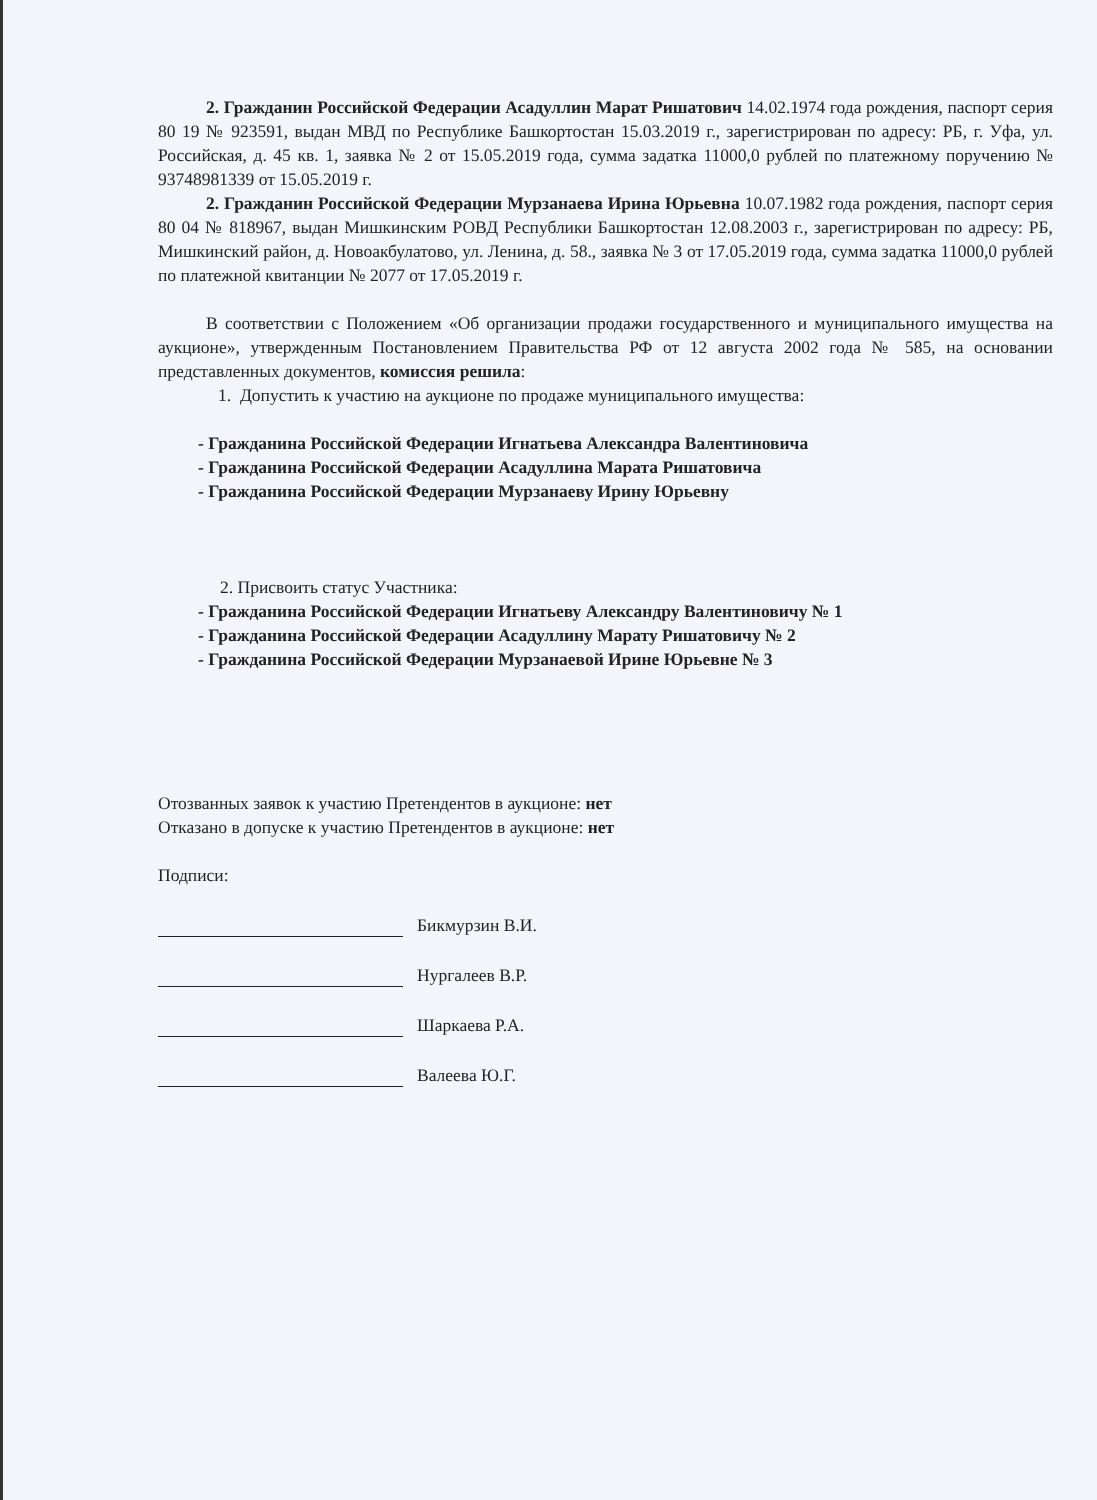2. Гражданин Российской Федерации Асадуллин Марат Ришатович 14.02.1974 года рождения, паспорт серия 80 19 № 923591, выдан МВД по Республике Башкортостан 15.03.2019 г., зарегистрирован по адресу: РБ, г. Уфа, ул. Российская, д. 45 кв. 1, заявка № 2 от 15.05.2019 года, сумма задатка 11000,0 рублей по платежному поручению № 93748981339 от 15.05.2019 г.
2. Гражданин Российской Федерации Мурзанаева Ирина Юрьевна 10.07.1982 года рождения, паспорт серия 80 04 № 818967, выдан Мишкинским РОВД Республики Башкортостан 12.08.2003 г., зарегистрирован по адресу: РБ, Мишкинский район, д. Новоакбулатово, ул. Ленина, д. 58., заявка № 3 от 17.05.2019 года, сумма задатка 11000,0 рублей по платежной квитанции № 2077 от 17.05.2019 г.
В соответствии с Положением «Об организации продажи государственного и муниципального имущества на аукционе», утвержденным Постановлением Правительства РФ от 12 августа 2002 года № 585, на основании представленных документов, комиссия решила:
1. Допустить к участию на аукционе по продаже муниципального имущества:
- Гражданина Российской Федерации Игнатьева Александра Валентиновича
- Гражданина Российской Федерации Асадуллина Марата Ришатовича
- Гражданина Российской Федерации Мурзанаеву Ирину Юрьевну
2. Присвоить статус Участника:
- Гражданина Российской Федерации Игнатьеву Александру Валентиновичу № 1
- Гражданина Российской Федерации Асадуллину Марату Ришатовичу № 2
- Гражданина Российской Федерации Мурзанаевой Ирине Юрьевне № 3
Отозванных заявок к участию Претендентов в аукционе: нет
Отказано в допуске к участию Претендентов в аукционе: нет
Подписи:
Бикмурзин В.И.
Нургалеев В.Р.
Шаркаева Р.А.
Валеева Ю.Г.